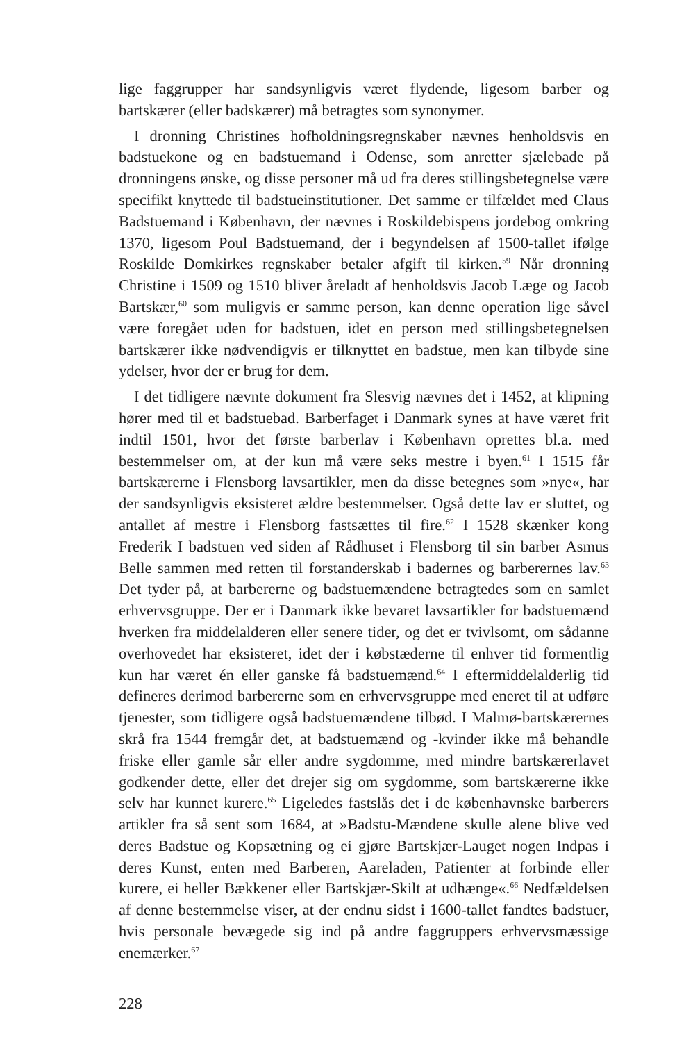lige faggrupper har sandsynligvis været flydende, ligesom barber og bartskærer (eller badskærer) må betragtes som synonymer.
I dronning Christines hofholdningsregnskaber nævnes henholdsvis en badstuekone og en badstuemand i Odense, som anretter sjælebade på dronningens ønske, og disse personer må ud fra deres stillingsbetegnelse være specifikt knyttede til badstueinstitutioner. Det samme er tilfældet med Claus Badstuemand i København, der nævnes i Roskildebispens jordebog omkring 1370, ligesom Poul Badstuemand, der i begyndelsen af 1500-tallet ifølge Roskilde Domkirkes regnskaber betaler afgift til kirken.<sup>59</sup> Når dronning Christine i 1509 og 1510 bliver åreladt af henholdsvis Jacob Læge og Jacob Bartskær,<sup>60</sup> som muligvis er samme person, kan denne operation lige såvel være foregået uden for badstuen, idet en person med stillingsbetegnelsen bartskærer ikke nødvendigvis er tilknyttet en badstue, men kan tilbyde sine ydelser, hvor der er brug for dem.
I det tidligere nævnte dokument fra Slesvig nævnes det i 1452, at klipning hører med til et badstuebad. Barberfaget i Danmark synes at have været frit indtil 1501, hvor det første barberlav i København oprettes bl.a. med bestemmelser om, at der kun må være seks mestre i byen.<sup>61</sup> I 1515 får bartskærerne i Flensborg lavsartikler, men da disse betegnes som »nye«, har der sandsynligvis eksisteret ældre bestemmelser. Også dette lav er sluttet, og antallet af mestre i Flensborg fastsættes til fire.<sup>62</sup> I 1528 skænker kong Frederik I badstuen ved siden af Rådhuset i Flensborg til sin barber Asmus Belle sammen med retten til forstanderskab i badernes og barberernes lav.<sup>63</sup> Det tyder på, at barbererne og badstuemændene betragtedes som en samlet erhvervsgruppe. Der er i Danmark ikke bevaret lavsartikler for badstuemænd hverken fra middelalderen eller senere tider, og det er tvivlsomt, om sådanne overhovedet har eksisteret, idet der i købstæderne til enhver tid formentlig kun har været én eller ganske få badstuemænd.<sup>64</sup> I eftermiddelalderlig tid defineres derimod barbererne som en erhvervsgruppe med eneret til at udføre tjenester, som tidligere også badstuemændene tilbød. I Malmø-bartskærernes skrå fra 1544 fremgår det, at badstuemænd og -kvinder ikke må behandle friske eller gamle sår eller andre sygdomme, med mindre bartskærerlavet godkender dette, eller det drejer sig om sygdomme, som bartskærerne ikke selv har kunnet kurere.<sup>65</sup> Ligeledes fastslås det i de københavnske barberers artikler fra så sent som 1684, at »Badstu-Mændene skulle alene blive ved deres Badstue og Kopsætning og ei gjøre Bartskjær-Lauget nogen Indpas i deres Kunst, enten med Barberen, Aareladen, Patienter at forbinde eller kurere, ei heller Bækkener eller Bartskjær-Skilt at udhænge«.<sup>66</sup> Nedfældelsen af denne bestemmelse viser, at der endnu sidst i 1600-tallet fandtes badstuer, hvis personale bevægede sig ind på andre faggruppers erhvervsmæssige enemærker.<sup>67</sup>
228